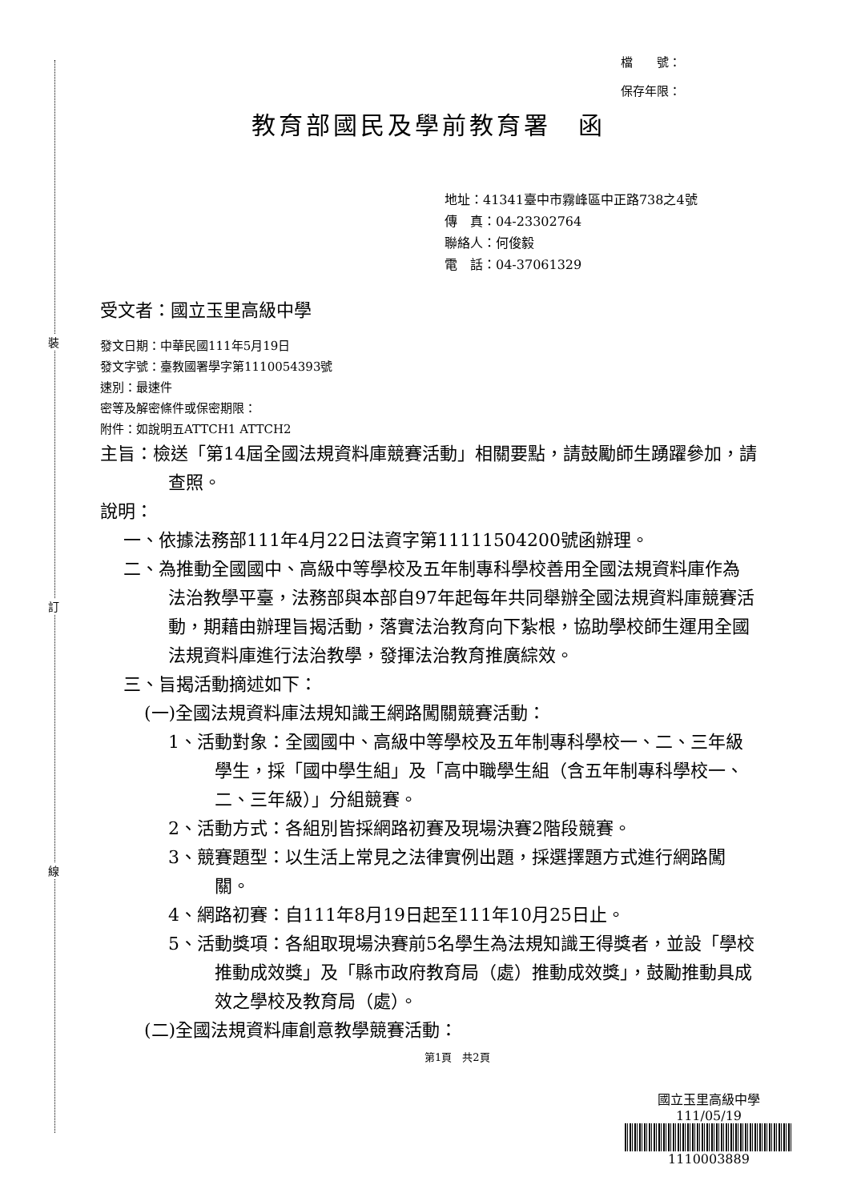裝
訂
線
檔　　號：
保存年限：
教育部國民及學前教育署　函
地址：41341臺中市霧峰區中正路738之4號
傳　真：04-23302764
聯絡人：何俊毅
電　話：04-37061329
受文者：國立玉里高級中學
發文日期：中華民國111年5月19日
發文字號：臺教國署學字第1110054393號
速別：最速件
密等及解密條件或保密期限：
附件：如說明五ATTCH1 ATTCH2
主旨：檢送「第14屆全國法規資料庫競賽活動」相關要點，請鼓勵師生踴躍參加，請查照。
說明：
一、依據法務部111年4月22日法資字第11111504200號函辦理。
二、為推動全國國中、高級中等學校及五年制專科學校善用全國法規資料庫作為法治教學平臺，法務部與本部自97年起每年共同舉辦全國法規資料庫競賽活動，期藉由辦理旨揭活動，落實法治教育向下紮根，協助學校師生運用全國法規資料庫進行法治教學，發揮法治教育推廣綜效。
三、旨揭活動摘述如下：
(一)全國法規資料庫法規知識王網路闖關競賽活動：
1、活動對象：全國國中、高級中等學校及五年制專科學校一、二、三年級學生，採「國中學生組」及「高中職學生組（含五年制專科學校一、二、三年級）」分組競賽。
2、活動方式：各組別皆採網路初賽及現場決賽2階段競賽。
3、競賽題型：以生活上常見之法律實例出題，採選擇題方式進行網路闖關。
4、網路初賽：自111年8月19日起至111年10月25日止。
5、活動獎項：各組取現場決賽前5名學生為法規知識王得獎者，並設「學校推動成效獎」及「縣市政府教育局（處）推動成效獎」，鼓勵推動具成效之學校及教育局（處）。
(二)全國法規資料庫創意教學競賽活動：
第1頁　共2頁
國立玉里高級中學
111/05/19
1110003889